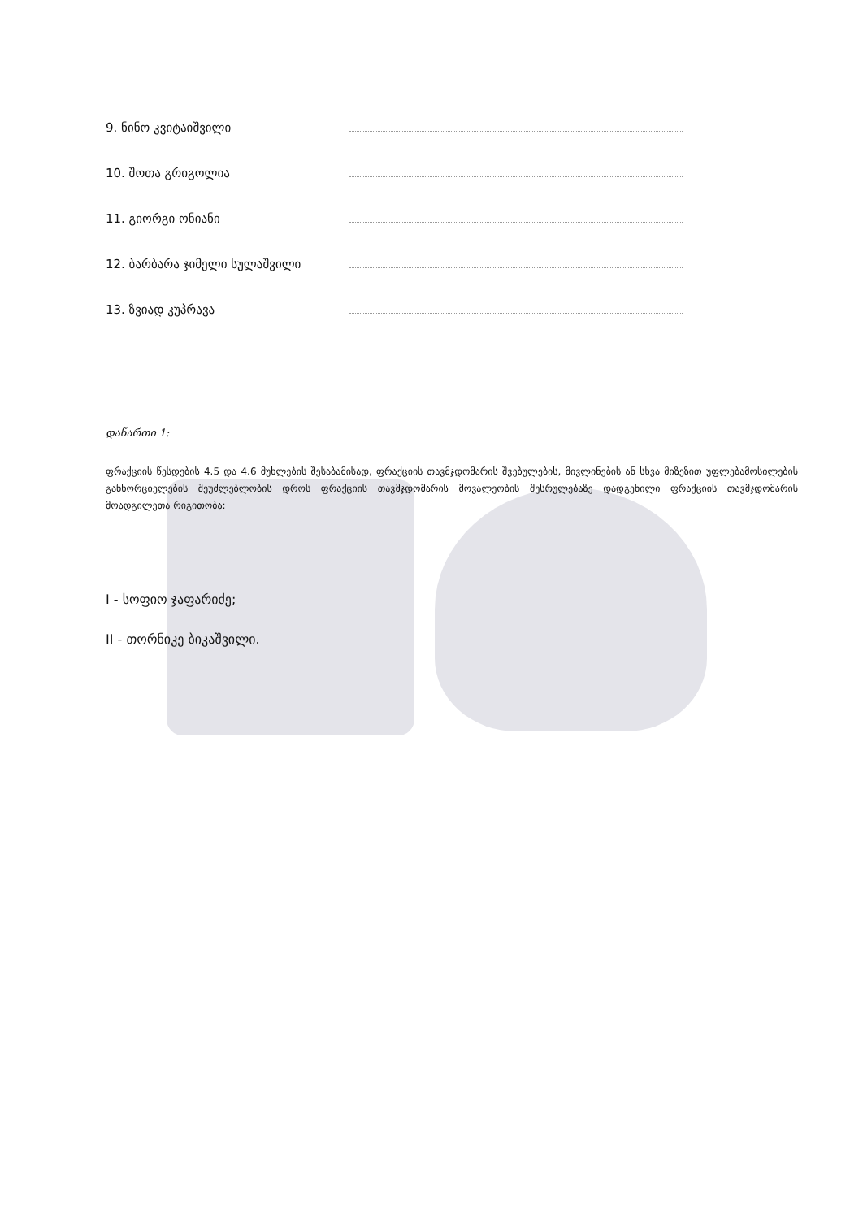9. ნინო კვიტაიშვილი
10. შოთა გრიგოლია
11. გიორგი ონიანი
12. ბარბარა ჯიმელი სულაშვილი
13. ზვიად კუპრავა
დანართი 1:
ფრაქციის წესდების 4.5 და 4.6 მუხლების შესაბამისად, ფრაქციის თავმჯდომარის შვებულების, მივლინების ან სხვა მიზეზით უფლებამოსილების განხორციელების შეუძლებლობის დროს ფრაქციის თავმჯდომარის მოვალეობის შესრულებაზე დადგენილი ფრაქციის თავმჯდომარის მოადგილეთა რიგითობა:
I - სოფიო ჯაფარიძე;
II - თორნიკე ბიკაშვილი.